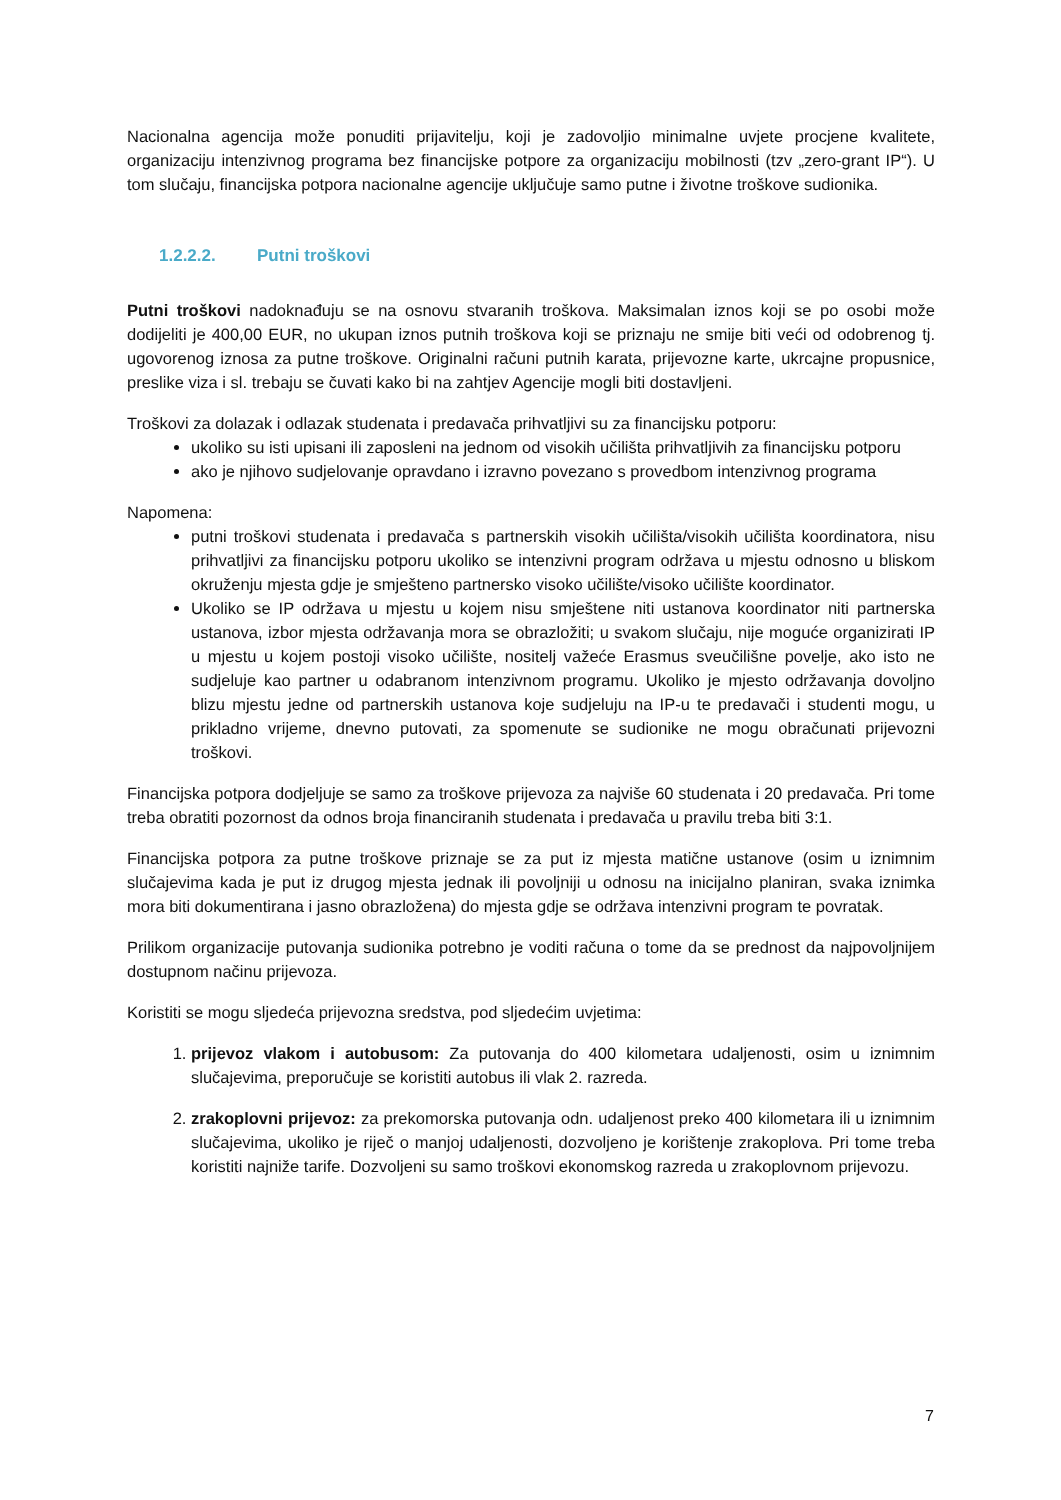Nacionalna agencija može ponuditi prijavitelju, koji je zadovoljio minimalne uvjete procjene kvalitete, organizaciju intenzivnog programa bez financijske potpore za organizaciju mobilnosti (tzv „zero-grant IP“). U tom slučaju, financijska potpora nacionalne agencije uključuje samo putne i životne troškove sudionika.
1.2.2.2. Putni troškovi
Putni troškovi nadoknađuju se na osnovu stvaranih troškova. Maksimalan iznos koji se po osobi može dodijeliti je 400,00 EUR, no ukupan iznos putnih troškova koji se priznaju ne smije biti veći od odobrenog tj. ugovorenog iznosa za putne troškove. Originalni računi putnih karata, prijevozne karte, ukrcajne propusnice, preslike viza i sl. trebaju se čuvati kako bi na zahtjev Agencije mogli biti dostavljeni.
Troškovi za dolazak i odlazak studenata i predavača prihvatljivi su za financijsku potporu:
ukoliko su isti upisani ili zaposleni na jednom od visokih učilišta prihvatljivih za financijsku potporu
ako je njihovo sudjelovanje opravdano i izravno povezano s provedbom intenzivnog programa
Napomena:
putni troškovi studenata i predavača s partnerskih visokih učilišta/visokih učilišta koordinatora, nisu prihvatljivi za financijsku potporu ukoliko se intenzivni program održava u mjestu odnosno u bliskom okruženju mjesta gdje je smješteno partnersko visoko učilište/visoko učilište koordinator.
Ukoliko se IP održava u mjestu u kojem nisu smještene niti ustanova koordinator niti partnerska ustanova, izbor mjesta održavanja mora se obrazložiti; u svakom slučaju, nije moguće organizirati IP u mjestu u kojem postoji visoko učilište, nositelj važeće Erasmus sveučilišne povelje, ako isto ne sudjeluje kao partner u odabranom intenzivnom programu. Ukoliko je mjesto održavanja dovoljno blizu mjestu jedne od partnerskih ustanova koje sudjeluju na IP-u te predavači i studenti mogu, u prikladno vrijeme, dnevno putovati, za spomenute se sudionike ne mogu obračunati prijevozni troškovi.
Financijska potpora dodjeljuje se samo za troškove prijevoza za najviše 60 studenata i 20 predavača. Pri tome treba obratiti pozornost da odnos broja financiranih studenata i predavača u pravilu treba biti 3:1.
Financijska potpora za putne troškove priznaje se za put iz mjesta matične ustanove (osim u iznimnim slučajevima kada je put iz drugog mjesta jednak ili povoljniji u odnosu na inicijalno planiran, svaka iznimka mora biti dokumentirana i jasno obrazložena) do mjesta gdje se održava intenzivni program te povratak.
Prilikom organizacije putovanja sudionika potrebno je voditi računa o tome da se prednost da najpovoljnijem dostupnom načinu prijevoza.
Koristiti se mogu sljedeća prijevozna sredstva, pod sljedećim uvjetima:
1. prijevoz vlakom i autobusom: Za putovanja do 400 kilometara udaljenosti, osim u iznimnim slučajevima, preporučuje se koristiti autobus ili vlak 2. razreda.
2. zrakoplovni prijevoz: za prekomorska putovanja odn. udaljenost preko 400 kilometara ili u iznimnim slučajevima, ukoliko je riječ o manjoj udaljenosti, dozvoljeno je korištenje zrakoplova. Pri tome treba koristiti najniže tarife. Dozvoljeni su samo troškovi ekonomskog razreda u zrakoplovnom prijevozu.
7